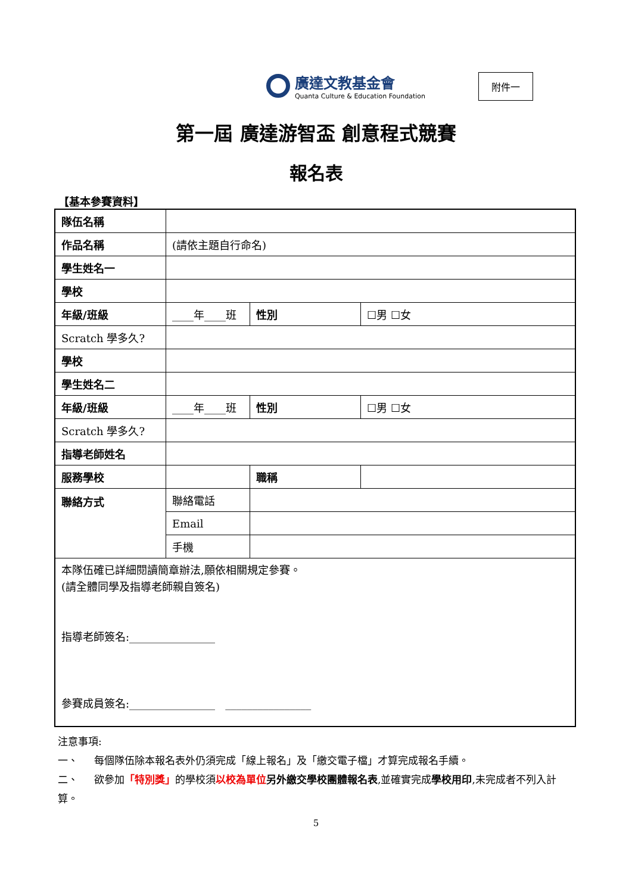廣達文教基金會
Quanta Culture & Education Foundation
附件一
第一屆 廣達游智盃 創意程式競賽
報名表
【基本參賽資料】
| 隊伍名稱 | | | | |
| 作品名稱 | (請依主題自行命名) | | | |
| 學生姓名一 | | | | |
| 學校 | | | | |
| 年級/班級 | ____年____班 | | 性別 | ☐男 ☐女 |
| Scratch 學多久? | | | | |
| 學校 | | | | |
| 學生姓名二 | | | | |
| 年級/班級 | ____年____班 | | 性別 | ☐男 ☐女 |
| Scratch 學多久? | | | | |
| 指導老師姓名 | | | | |
| 服務學校 | | | 職稱 | |
| 聯絡方式 | 聯絡電話 | | | |
| | Email | | | |
| | 手機 | | | |
| 本隊伍確已詳細閱讀簡章辦法,願依相關規定參賽。 (請全體同學及指導老師親自簽名) 指導老師簽名:________________ 參賽成員簽名:________________ ________________ | | | | |
注意事項:
一、 每個隊伍除本報名表外仍須完成「線上報名」及「繳交電子檔」才算完成報名手續。
二、 欲參加「特別獎」的學校須以校為單位 另外繳交學校團體報名表,並確實完成學校用印,未完成者不列入計算。
5